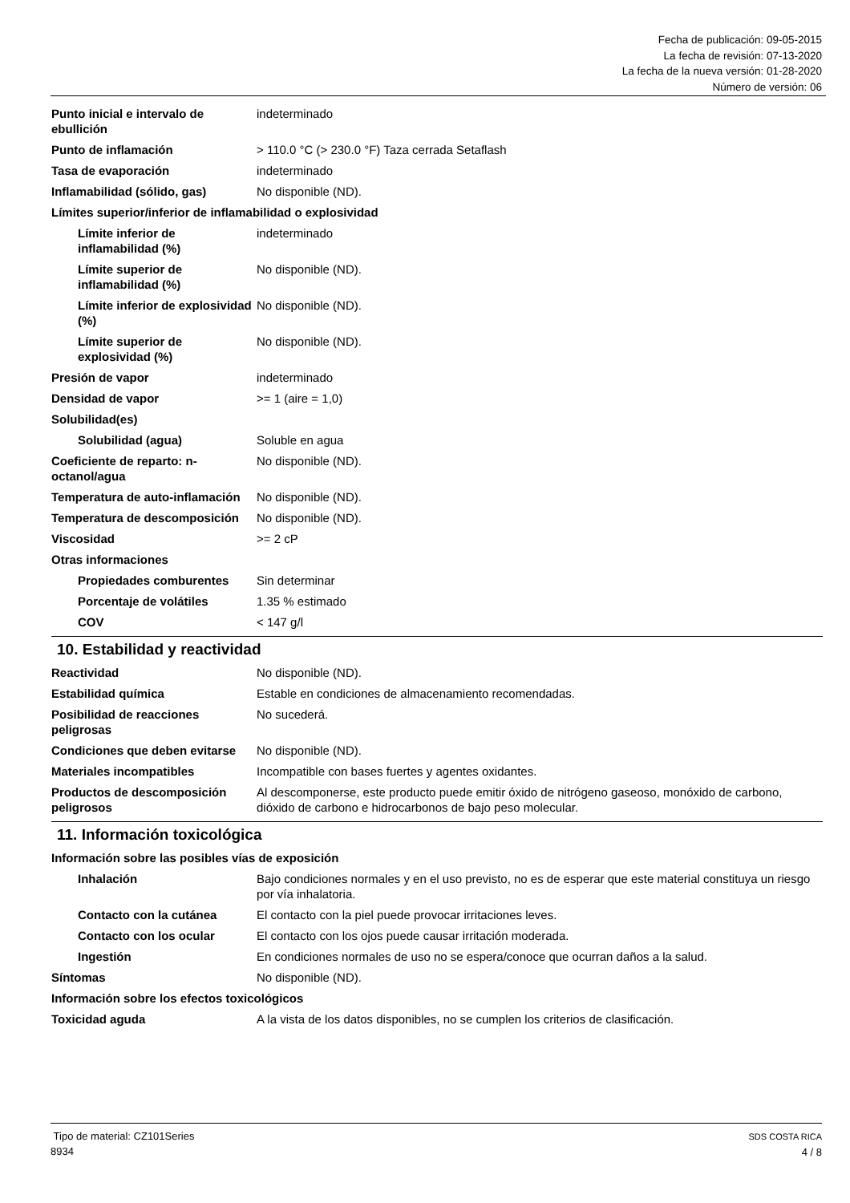Fecha de publicación: 09-05-2015
La fecha de revisión: 07-13-2020
La fecha de la nueva versión: 01-28-2020
Número de versión: 06
| Punto inicial e intervalo de ebullición | indeterminado |
| Punto de inflamación | > 110.0 °C (> 230.0 °F) Taza cerrada Setaflash |
| Tasa de evaporación | indeterminado |
| Inflamabilidad (sólido, gas) | No disponible (ND). |
| Límites superior/inferior de inflamabilidad o explosividad | |
| Límite inferior de inflamabilidad (%) | indeterminado |
| Límite superior de inflamabilidad (%) | No disponible (ND). |
| Límite inferior de explosividad (%) | No disponible (ND). |
| Límite superior de explosividad (%) | No disponible (ND). |
| Presión de vapor | indeterminado |
| Densidad de vapor | >= 1 (aire = 1,0) |
| Solubilidad(es) | |
| Solubilidad (agua) | Soluble en agua |
| Coeficiente de reparto: n-octanol/agua | No disponible (ND). |
| Temperatura de auto-inflamación | No disponible (ND). |
| Temperatura de descomposición | No disponible (ND). |
| Viscosidad | >= 2 cP |
| Otras informaciones | |
| Propiedades comburentes | Sin determinar |
| Porcentaje de volátiles | 1.35 % estimado |
| COV | < 147 g/l |
10. Estabilidad y reactividad
| Reactividad | No disponible (ND). |
| Estabilidad química | Estable en condiciones de almacenamiento recomendadas. |
| Posibilidad de reacciones peligrosas | No sucederá. |
| Condiciones que deben evitarse | No disponible (ND). |
| Materiales incompatibles | Incompatible con bases fuertes y agentes oxidantes. |
| Productos de descomposición peligrosos | Al descomponerse, este producto puede emitir óxido de nitrógeno gaseoso, monóxido de carbono, dióxido de carbono e hidrocarbonos de bajo peso molecular. |
11. Información toxicológica
| Información sobre las posibles vías de exposición | |
| Inhalación | Bajo condiciones normales y en el uso previsto, no es de esperar que este material constituya un riesgo por vía inhalatoria. |
| Contacto con la cutánea | El contacto con la piel puede provocar irritaciones leves. |
| Contacto con los ocular | El contacto con los ojos puede causar irritación moderada. |
| Ingestión | En condiciones normales de uso no se espera/conoce que ocurran daños a la salud. |
| Síntomas | No disponible (ND). |
| Información sobre los efectos toxicológicos | |
| Toxicidad aguda | A la vista de los datos disponibles, no se cumplen los criterios de clasificación. |
Tipo de material: CZ101Series
8934
SDS COSTA RICA
4 / 8